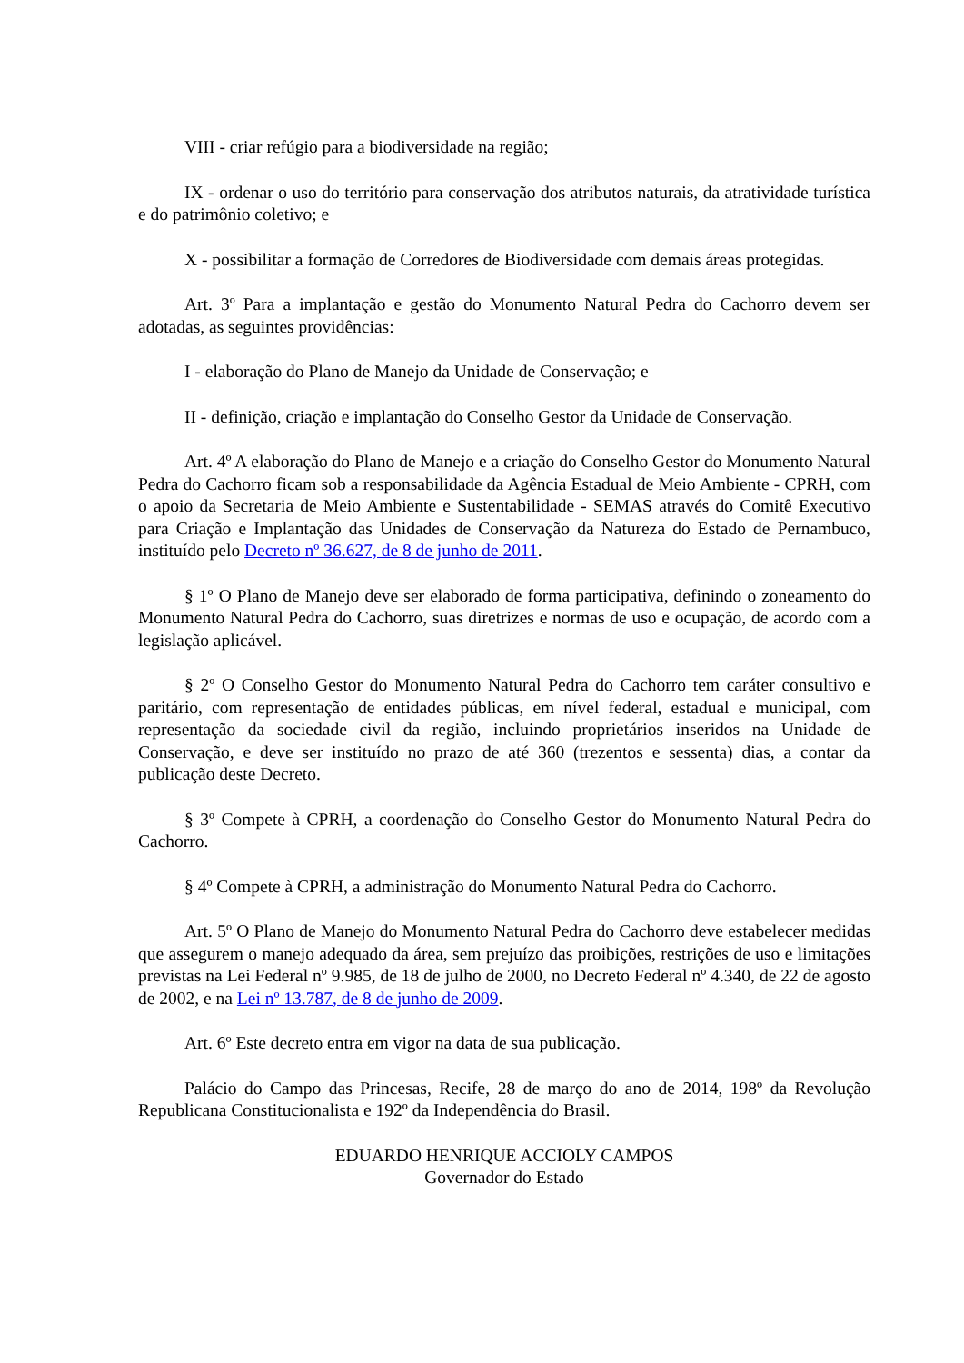VIII - criar refúgio para a biodiversidade na região;
IX - ordenar o uso do território para conservação dos atributos naturais, da atratividade turística e do patrimônio coletivo; e
X - possibilitar a formação de Corredores de Biodiversidade com demais áreas protegidas.
Art. 3º Para a implantação e gestão do Monumento Natural Pedra do Cachorro devem ser adotadas, as seguintes providências:
I - elaboração do Plano de Manejo da Unidade de Conservação; e
II - definição, criação e implantação do Conselho Gestor da Unidade de Conservação.
Art. 4º A elaboração do Plano de Manejo e a criação do Conselho Gestor do Monumento Natural Pedra do Cachorro ficam sob a responsabilidade da Agência Estadual de Meio Ambiente - CPRH, com o apoio da Secretaria de Meio Ambiente e Sustentabilidade - SEMAS através do Comitê Executivo para Criação e Implantação das Unidades de Conservação da Natureza do Estado de Pernambuco, instituído pelo Decreto nº 36.627, de 8 de junho de 2011.
§ 1º O Plano de Manejo deve ser elaborado de forma participativa, definindo o zoneamento do Monumento Natural Pedra do Cachorro, suas diretrizes e normas de uso e ocupação, de acordo com a legislação aplicável.
§ 2º O Conselho Gestor do Monumento Natural Pedra do Cachorro tem caráter consultivo e paritário, com representação de entidades públicas, em nível federal, estadual e municipal, com representação da sociedade civil da região, incluindo proprietários inseridos na Unidade de Conservação, e deve ser instituído no prazo de até 360 (trezentos e sessenta) dias, a contar da publicação deste Decreto.
§ 3º Compete à CPRH, a coordenação do Conselho Gestor do Monumento Natural Pedra do Cachorro.
§ 4º Compete à CPRH, a administração do Monumento Natural Pedra do Cachorro.
Art. 5º O Plano de Manejo do Monumento Natural Pedra do Cachorro deve estabelecer medidas que assegurem o manejo adequado da área, sem prejuízo das proibições, restrições de uso e limitações previstas na Lei Federal nº 9.985, de 18 de julho de 2000, no Decreto Federal nº 4.340, de 22 de agosto de 2002, e na Lei nº 13.787, de 8 de junho de 2009.
Art. 6º Este decreto entra em vigor na data de sua publicação.
Palácio do Campo das Princesas, Recife, 28 de março do ano de 2014, 198º da Revolução Republicana Constitucionalista e 192º da Independência do Brasil.
EDUARDO HENRIQUE ACCIOLY CAMPOS
Governador do Estado